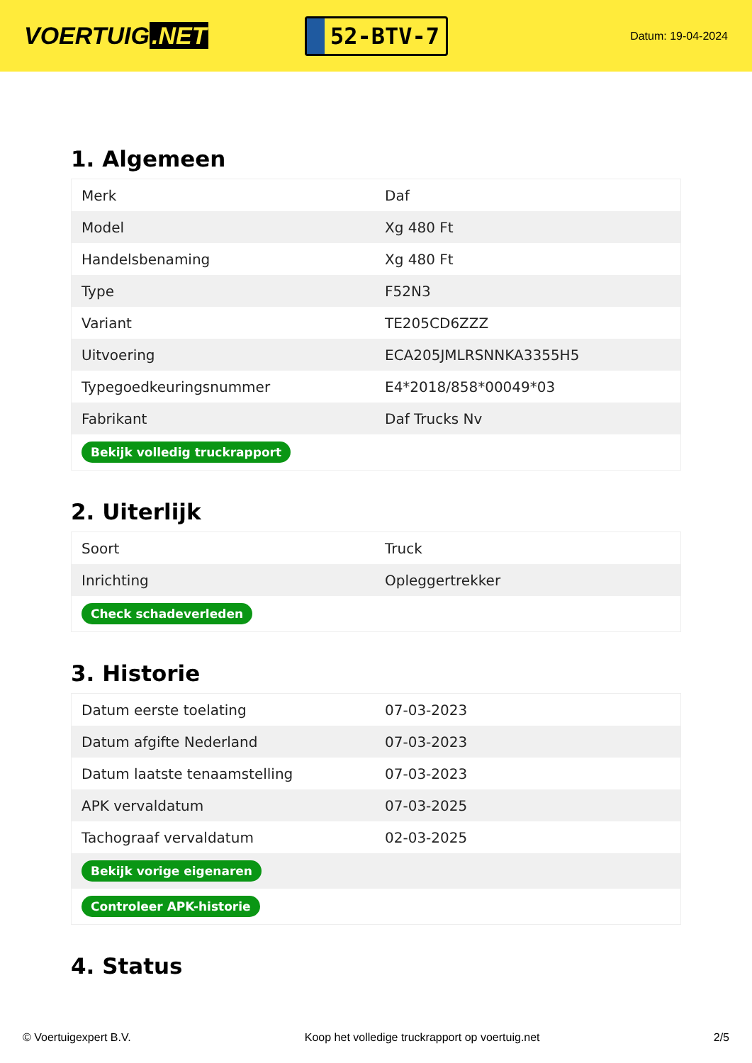VOERTUIG.NET
52-BTV-7
Datum: 19-04-2024
1. Algemeen
| Merk | Daf |
| Model | Xg 480 Ft |
| Handelsbenaming | Xg 480 Ft |
| Type | F52N3 |
| Variant | TE205CD6ZZZ |
| Uitvoering | ECA205JMLRSNNKA3355H5 |
| Typegoedkeuringsnummer | E4*2018/858*00049*03 |
| Fabrikant | Daf Trucks Nv |
| Bekijk volledig truckrapport | |
2. Uiterlijk
| Soort | Truck |
| Inrichting | Opleggertrekker |
| Check schadeverleden | |
3. Historie
| Datum eerste toelating | 07-03-2023 |
| Datum afgifte Nederland | 07-03-2023 |
| Datum laatste tenaamstelling | 07-03-2023 |
| APK vervaldatum | 07-03-2025 |
| Tachograaf vervaldatum | 02-03-2025 |
| Bekijk vorige eigenaren | |
| Controleer APK-historie | |
4. Status
© Voertuigexpert B.V. Koop het volledige truckrapport op voertuig.net 2/5